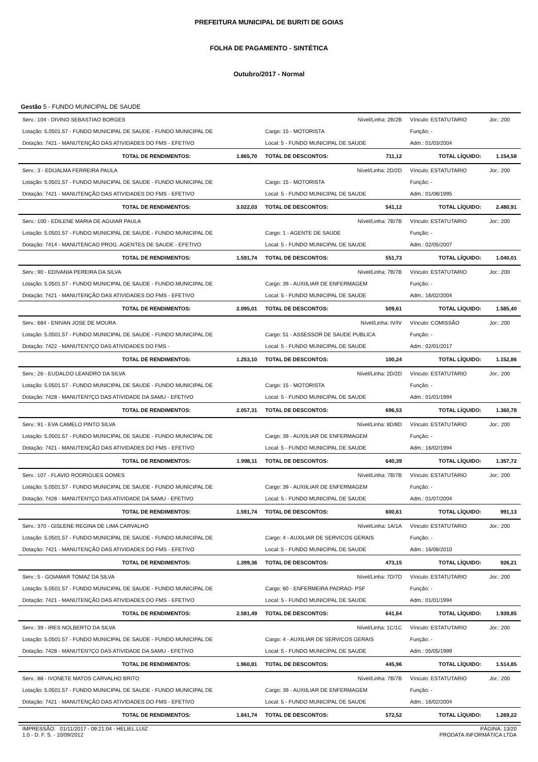PREFEITURA MUNICIPAL DE BURITI DE GOIAS
FOLHA DE PAGAMENTO - SINTÉTICA
Outubro/2017 - Normal
Gestão 5 - FUNDO MUNICIPAL DE SAUDE
| Serv.: 104 - DIVINO SEBASTIAO BORGES | | Nível/Linha: 2B/2B | | Vínculo: ESTATUTARIO | Jor.: 200 |
| Lotação: 5.0501.57 - FUNDO MUNICIPAL DE SAUDE - FUNDO MUNICIPAL DE | | Cargo: 15 - MOTORISTA | | Função: - | |
| Dotação: 7421 - MANUTENÇÃO DAS ATIVIDADES DO FMS - EFETIVO | | Local: 5 - FUNDO MUNICIPAL DE SAUDE | | Adm.: 01/03/2004 | |
| TOTAL DE RENDIMENTOS: | 1.865,70 | TOTAL DE DESCONTOS: | 711,12 | TOTAL LÍQUIDO: | 1.154,58 |
| Serv.: 3 - EDIJALMA FERREIRA PAULA | | Nível/Linha: 2D/2D | | Vínculo: ESTATUTARIO | Jor.: 200 |
| Lotação: 5.0501.57 - FUNDO MUNICIPAL DE SAUDE - FUNDO MUNICIPAL DE | | Cargo: 15 - MOTORISTA | | Função: - | |
| Dotação: 7421 - MANUTENÇÃO DAS ATIVIDADES DO FMS - EFETIVO | | Local: 5 - FUNDO MUNICIPAL DE SAUDE | | Adm.: 01/08/1995 | |
| TOTAL DE RENDIMENTOS: | 3.022,03 | TOTAL DE DESCONTOS: | 541,12 | TOTAL LÍQUIDO: | 2.480,91 |
| Serv.: 100 - EDILENE MARIA DE AGUIAR PAULA | | Nível/Linha: 7B/7B | | Vínculo: ESTATUTARIO | Jor.: 200 |
| Lotação: 5.0501.57 - FUNDO MUNICIPAL DE SAUDE - FUNDO MUNICIPAL DE | | Cargo: 1 - AGENTE DE SAUDE | | Função: - | |
| Dotação: 7414 - MANUTENCAO PROG. AGENTES DE SAUDE - EFETIVO | | Local: 5 - FUNDO MUNICIPAL DE SAUDE | | Adm.: 02/05/2007 | |
| TOTAL DE RENDIMENTOS: | 1.591,74 | TOTAL DE DESCONTOS: | 551,73 | TOTAL LÍQUIDO: | 1.040,01 |
| Serv.: 90 - EDIVANIA PEREIRA DA SILVA | | Nível/Linha: 7B/7B | | Vínculo: ESTATUTARIO | Jor.: 200 |
| Lotação: 5.0501.57 - FUNDO MUNICIPAL DE SAUDE - FUNDO MUNICIPAL DE | | Cargo: 39 - AUXIILIAR DE ENFERMAGEM | | Função: - | |
| Dotação: 7421 - MANUTENÇÃO DAS ATIVIDADES DO FMS - EFETIVO | | Local: 5 - FUNDO MUNICIPAL DE SAUDE | | Adm.: 16/02/2004 | |
| TOTAL DE RENDIMENTOS: | 2.095,01 | TOTAL DE DESCONTOS: | 509,61 | TOTAL LÍQUIDO: | 1.585,40 |
| Serv.: 684 - ENIVAN JOSE DE MOURA | | Nível/Linha: IV/IV | | Vínculo: COMISSÃO | Jor.: 200 |
| Lotação: 5.0501.57 - FUNDO MUNICIPAL DE SAUDE - FUNDO MUNICIPAL DE | | Cargo: 51 - ASSESSOR DE SAUDE PUBLICA | | Função: - | |
| Dotação: 7422 - MANUTEN?ÇO DAS ATIVIDADES DO FMS - | | Local: 5 - FUNDO MUNICIPAL DE SAUDE | | Adm.: 02/01/2017 | |
| TOTAL DE RENDIMENTOS: | 1.253,10 | TOTAL DE DESCONTOS: | 100,24 | TOTAL LÍQUIDO: | 1.152,86 |
| Serv.: 26 - EUDALDO LEANDRO DA SILVA | | Nível/Linha: 2D/2D | | Vínculo: ESTATUTARIO | Jor.: 200 |
| Lotação: 5.0501.57 - FUNDO MUNICIPAL DE SAUDE - FUNDO MUNICIPAL DE | | Cargo: 15 - MOTORISTA | | Função: - | |
| Dotação: 7428 - MANUTEN?ÇO DAS ATIVIDADE DA SAMU - EFETIVO | | Local: 5 - FUNDO MUNICIPAL DE SAUDE | | Adm.: 01/01/1994 | |
| TOTAL DE RENDIMENTOS: | 2.057,31 | TOTAL DE DESCONTOS: | 696,53 | TOTAL LÍQUIDO: | 1.360,78 |
| Serv.: 91 - EVA CAMELO PINTO SILVA | | Nível/Linha: 8D/8D | | Vínculo: ESTATUTARIO | Jor.: 200 |
| Lotação: 5.0501.57 - FUNDO MUNICIPAL DE SAUDE - FUNDO MUNICIPAL DE | | Cargo: 39 - AUXIILIAR DE ENFERMAGEM | | Função: - | |
| Dotação: 7421 - MANUTENÇÃO DAS ATIVIDADES DO FMS - EFETIVO | | Local: 5 - FUNDO MUNICIPAL DE SAUDE | | Adm.: 16/02/1994 | |
| TOTAL DE RENDIMENTOS: | 1.998,11 | TOTAL DE DESCONTOS: | 640,39 | TOTAL LÍQUIDO: | 1.357,72 |
| Serv.: 107 - FLAVIO RODRIGUES GOMES | | Nível/Linha: 7B/7B | | Vínculo: ESTATUTARIO | Jor.: 200 |
| Lotação: 5.0501.57 - FUNDO MUNICIPAL DE SAUDE - FUNDO MUNICIPAL DE | | Cargo: 39 - AUXIILIAR DE ENFERMAGEM | | Função: - | |
| Dotação: 7428 - MANUTEN?ÇO DAS ATIVIDADE DA SAMU - EFETIVO | | Local: 5 - FUNDO MUNICIPAL DE SAUDE | | Adm.: 01/07/2004 | |
| TOTAL DE RENDIMENTOS: | 1.591,74 | TOTAL DE DESCONTOS: | 600,61 | TOTAL LÍQUIDO: | 991,13 |
| Serv.: 370 - GISLENE REGINA DE LIMA CARVALHO | | Nível/Linha: 1A/1A | | Vínculo: ESTATUTARIO | Jor.: 200 |
| Lotação: 5.0501.57 - FUNDO MUNICIPAL DE SAUDE - FUNDO MUNICIPAL DE | | Cargo: 4 - AUXILIAR DE SERVICOS GERAIS | | Função: - | |
| Dotação: 7421 - MANUTENÇÃO DAS ATIVIDADES DO FMS - EFETIVO | | Local: 5 - FUNDO MUNICIPAL DE SAUDE | | Adm.: 16/08/2010 | |
| TOTAL DE RENDIMENTOS: | 1.399,36 | TOTAL DE DESCONTOS: | 473,15 | TOTAL LÍQUIDO: | 926,21 |
| Serv.: 5 - GOIAMAR TOMAZ DA SILVA | | Nível/Linha: 7D/7D | | Vínculo: ESTATUTARIO | Jor.: 200 |
| Lotação: 5.0501.57 - FUNDO MUNICIPAL DE SAUDE - FUNDO MUNICIPAL DE | | Cargo: 60 - ENFERMEIRA PADRAO- PSF | | Função: - | |
| Dotação: 7421 - MANUTENÇÃO DAS ATIVIDADES DO FMS - EFETIVO | | Local: 5 - FUNDO MUNICIPAL DE SAUDE | | Adm.: 01/01/1994 | |
| TOTAL DE RENDIMENTOS: | 2.581,49 | TOTAL DE DESCONTOS: | 641,64 | TOTAL LÍQUIDO: | 1.939,85 |
| Serv.: 39 - IRES NOLBERTO DA SILVA | | Nível/Linha: 1C/1C | | Vínculo: ESTATUTARIO | Jor.: 200 |
| Lotação: 5.0501.57 - FUNDO MUNICIPAL DE SAUDE - FUNDO MUNICIPAL DE | | Cargo: 4 - AUXILIAR DE SERVICOS GERAIS | | Função: - | |
| Dotação: 7428 - MANUTEN?ÇO DAS ATIVIDADE DA SAMU - EFETIVO | | Local: 5 - FUNDO MUNICIPAL DE SAUDE | | Adm.: 05/05/1999 | |
| TOTAL DE RENDIMENTOS: | 1.960,81 | TOTAL DE DESCONTOS: | 445,96 | TOTAL LÍQUIDO: | 1.514,85 |
| Serv.: 88 - IVONETE MATOS CARVALHO BRITO | | Nível/Linha: 7B/7B | | Vínculo: ESTATUTARIO | Jor.: 200 |
| Lotação: 5.0501.57 - FUNDO MUNICIPAL DE SAUDE - FUNDO MUNICIPAL DE | | Cargo: 39 - AUXIILIAR DE ENFERMAGEM | | Função: - | |
| Dotação: 7421 - MANUTENÇÃO DAS ATIVIDADES DO FMS - EFETIVO | | Local: 5 - FUNDO MUNICIPAL DE SAUDE | | Adm.: 16/02/2004 | |
| TOTAL DE RENDIMENTOS: | 1.841,74 | TOTAL DE DESCONTOS: | 572,52 | TOTAL LÍQUIDO: | 1.269,22 |
IMPRESSÃO: 01/11/2017 - 09:21:04 - HELIEL.LUIZ
1.0 - D. F. S. - 10/09/2012
PÁGINA: 13/20
PRODATA INFORMÁTICA LTDA